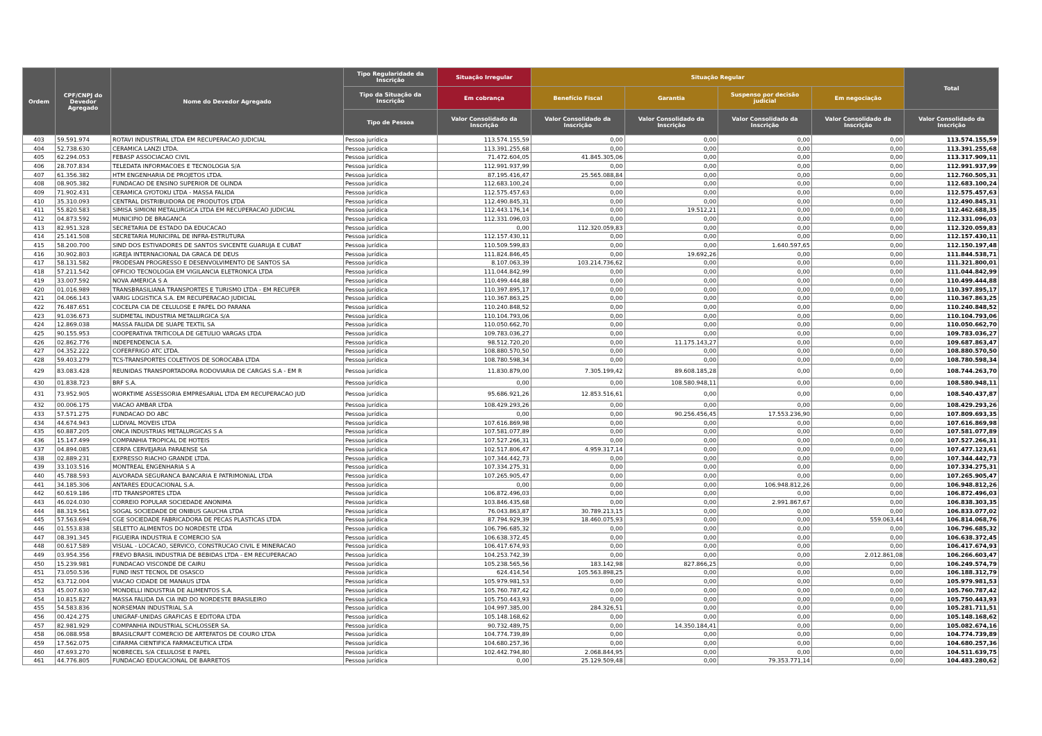| Ordem | CPF/CNPJ do Devedor Agregado | Nome do Devedor Agregado | Tipo Regularidade da Inscrição | Situação Irregular | Situação Regular | | | | Total |
| --- | --- | --- | --- | --- | --- | --- | --- | --- | --- |
| | | | Tipo da Situação da Inscrição | Em cobrança | Benefício Fiscal | Garantia | Suspenso por decisão judicial | Em negociação | |
| | | | Tipo de Pessoa | Valor Consolidado da Inscrição | Valor Consolidado da Inscrição | Valor Consolidado da Inscrição | Valor Consolidado da Inscrição | Valor Consolidado da Inscrição | Valor Consolidado da Inscrição |
| 403 | 59.591.974 | ROTAVI INDUSTRIAL LTDA EM RECUPERACAO JUDICIAL | Pessoa jurídica | 113.574.155,59 | 0,00 | 0,00 | 0,00 | 0,00 | 113.574.155,59 |
| 404 | 52.738.630 | CERAMICA LANZI LTDA. | Pessoa jurídica | 113.391.255,68 | 0,00 | 0,00 | 0,00 | 0,00 | 113.391.255,68 |
| 405 | 62.294.053 | FEBASP ASSOCIACAO CIVIL | Pessoa jurídica | 71.472.604,05 | 41.845.305,06 | 0,00 | 0,00 | 0,00 | 113.317.909,11 |
| 406 | 28.707.834 | TELEDATA INFORMACOES E TECNOLOGIA S/A | Pessoa jurídica | 112.991.937,99 | 0,00 | 0,00 | 0,00 | 0,00 | 112.991.937,99 |
| 407 | 61.356.382 | HTM ENGENHARIA DE PROJETOS LTDA. | Pessoa jurídica | 87.195.416,47 | 25.565.088,84 | 0,00 | 0,00 | 0,00 | 112.760.505,31 |
| 408 | 08.905.382 | FUNDACAO DE ENSINO SUPERIOR DE OLINDA | Pessoa jurídica | 112.683.100,24 | 0,00 | 0,00 | 0,00 | 0,00 | 112.683.100,24 |
| 409 | 71.902.431 | CERAMICA GYOTOKU LTDA - MASSA FALIDA | Pessoa jurídica | 112.575.457,63 | 0,00 | 0,00 | 0,00 | 0,00 | 112.575.457,63 |
| 410 | 35.310.093 | CENTRAL DISTRIBUIDORA DE PRODUTOS LTDA | Pessoa jurídica | 112.490.845,31 | 0,00 | 0,00 | 0,00 | 0,00 | 112.490.845,31 |
| 411 | 55.820.583 | SIMISA SIMIONI METALURGICA LTDA EM RECUPERACAO JUDICIAL | Pessoa jurídica | 112.443.176,14 | 0,00 | 19.512,21 | 0,00 | 0,00 | 112.462.688,35 |
| 412 | 04.873.592 | MUNICIPIO DE BRAGANCA | Pessoa jurídica | 112.331.096,03 | 0,00 | 0,00 | 0,00 | 0,00 | 112.331.096,03 |
| 413 | 82.951.328 | SECRETARIA DE ESTADO DA EDUCACAO | Pessoa jurídica | 0,00 | 112.320.059,83 | 0,00 | 0,00 | 0,00 | 112.320.059,83 |
| 414 | 25.141.508 | SECRETARIA MUNICIPAL DE INFRA-ESTRUTURA | Pessoa jurídica | 112.157.430,11 | 0,00 | 0,00 | 0,00 | 0,00 | 112.157.430,11 |
| 415 | 58.200.700 | SIND DOS ESTIVADORES DE SANTOS SVICENTE GUARUJA E CUBAT | Pessoa jurídica | 110.509.599,83 | 0,00 | 0,00 | 1.640.597,65 | 0,00 | 112.150.197,48 |
| 416 | 30.902.803 | IGREJA INTERNACIONAL DA GRACA DE DEUS | Pessoa jurídica | 111.824.846,45 | 0,00 | 19.692,26 | 0,00 | 0,00 | 111.844.538,71 |
| 417 | 58.131.582 | PRODESAN PROGRESSO E DESENVOLVIMENTO DE SANTOS SA | Pessoa jurídica | 8.107.063,39 | 103.214.736,62 | 0,00 | 0,00 | 0,00 | 111.321.800,01 |
| 418 | 57.211.542 | OFFICIO TECNOLOGIA EM VIGILANCIA ELETRONICA LTDA | Pessoa jurídica | 111.044.842,99 | 0,00 | 0,00 | 0,00 | 0,00 | 111.044.842,99 |
| 419 | 33.007.592 | NOVA AMERICA S A | Pessoa jurídica | 110.499.444,88 | 0,00 | 0,00 | 0,00 | 0,00 | 110.499.444,88 |
| 420 | 01.016.989 | TRANSBRASILIANA TRANSPORTES E TURISMO LTDA - EM RECUPER | Pessoa jurídica | 110.397.895,17 | 0,00 | 0,00 | 0,00 | 0,00 | 110.397.895,17 |
| 421 | 04.066.143 | VARIG LOGISTICA S.A. EM RECUPERACAO JUDICIAL | Pessoa jurídica | 110.367.863,25 | 0,00 | 0,00 | 0,00 | 0,00 | 110.367.863,25 |
| 422 | 76.487.651 | COCELPA CIA DE CELULOSE E PAPEL DO PARANA | Pessoa jurídica | 110.240.848,52 | 0,00 | 0,00 | 0,00 | 0,00 | 110.240.848,52 |
| 423 | 91.036.673 | SUDMETAL INDUSTRIA METALURGICA S/A | Pessoa jurídica | 110.104.793,06 | 0,00 | 0,00 | 0,00 | 0,00 | 110.104.793,06 |
| 424 | 12.869.038 | MASSA FALIDA DE SUAPE TEXTIL SA | Pessoa jurídica | 110.050.662,70 | 0,00 | 0,00 | 0,00 | 0,00 | 110.050.662,70 |
| 425 | 90.155.953 | COOPERATIVA TRITICOLA DE GETULIO VARGAS LTDA | Pessoa jurídica | 109.783.036,27 | 0,00 | 0,00 | 0,00 | 0,00 | 109.783.036,27 |
| 426 | 02.862.776 | INDEPENDENCIA S.A. | Pessoa jurídica | 98.512.720,20 | 0,00 | 11.175.143,27 | 0,00 | 0,00 | 109.687.863,47 |
| 427 | 04.352.222 | COFERFRIGO ATC LTDA. | Pessoa jurídica | 108.880.570,50 | 0,00 | 0,00 | 0,00 | 0,00 | 108.880.570,50 |
| 428 | 59.403.279 | TCS-TRANSPORTES COLETIVOS DE SOROCABA LTDA | Pessoa jurídica | 108.780.598,34 | 0,00 | 0,00 | 0,00 | 0,00 | 108.780.598,34 |
| 429 | 83.083.428 | REUNIDAS TRANSPORTADORA RODOVIARIA DE CARGAS S.A - EM R | Pessoa jurídica | 11.830.879,00 | 7.305.199,42 | 89.608.185,28 | 0,00 | 0,00 | 108.744.263,70 |
| 430 | 01.838.723 | BRF S.A. | Pessoa jurídica | 0,00 | 0,00 | 108.580.948,11 | 0,00 | 0,00 | 108.580.948,11 |
| 431 | 73.952.905 | WORKTIME ASSESSORIA EMPRESARIAL LTDA EM RECUPERACAO JUD | Pessoa jurídica | 95.686.921,26 | 12.853.516,61 | 0,00 | 0,00 | 0,00 | 108.540.437,87 |
| 432 | 00.006.175 | VIACAO AMBAR LTDA | Pessoa jurídica | 108.429.293,26 | 0,00 | 0,00 | 0,00 | 0,00 | 108.429.293,26 |
| 433 | 57.571.275 | FUNDACAO DO ABC | Pessoa jurídica | 0,00 | 0,00 | 90.256.456,45 | 17.553.236,90 | 0,00 | 107.809.693,35 |
| 434 | 44.674.943 | LUDIVAL MOVEIS LTDA | Pessoa jurídica | 107.616.869,98 | 0,00 | 0,00 | 0,00 | 0,00 | 107.616.869,98 |
| 435 | 60.887.205 | ONCA INDUSTRIAS METALURGICAS S A | Pessoa jurídica | 107.581.077,89 | 0,00 | 0,00 | 0,00 | 0,00 | 107.581.077,89 |
| 436 | 15.147.499 | COMPANHIA TROPICAL DE HOTEIS | Pessoa jurídica | 107.527.266,31 | 0,00 | 0,00 | 0,00 | 0,00 | 107.527.266,31 |
| 437 | 04.894.085 | CERPA CERVEJARIA PARAENSE SA | Pessoa jurídica | 102.517.806,47 | 4.959.317,14 | 0,00 | 0,00 | 0,00 | 107.477.123,61 |
| 438 | 02.889.231 | EXPRESSO RIACHO GRANDE LTDA. | Pessoa jurídica | 107.344.442,73 | 0,00 | 0,00 | 0,00 | 0,00 | 107.344.442,73 |
| 439 | 33.103.516 | MONTREAL ENGENHARIA S A | Pessoa jurídica | 107.334.275,31 | 0,00 | 0,00 | 0,00 | 0,00 | 107.334.275,31 |
| 440 | 45.788.593 | ALVORADA SEGURANCA BANCARIA E PATRIMONIAL LTDA | Pessoa jurídica | 107.265.905,47 | 0,00 | 0,00 | 0,00 | 0,00 | 107.265.905,47 |
| 441 | 34.185.306 | ANTARES EDUCACIONAL S.A. | Pessoa jurídica | 0,00 | 0,00 | 0,00 | 106.948.812,26 | 0,00 | 106.948.812,26 |
| 442 | 60.619.186 | ITD TRANSPORTES LTDA | Pessoa jurídica | 106.872.496,03 | 0,00 | 0,00 | 0,00 | 0,00 | 106.872.496,03 |
| 443 | 46.024.030 | CORREIO POPULAR SOCIEDADE ANONIMA | Pessoa jurídica | 103.846.435,68 | 0,00 | 0,00 | 2.991.867,67 | 0,00 | 106.838.303,35 |
| 444 | 88.319.561 | SOGAL SOCIEDADE DE ONIBUS GAUCHA LTDA | Pessoa jurídica | 76.043.863,87 | 30.789.213,15 | 0,00 | 0,00 | 0,00 | 106.833.077,02 |
| 445 | 57.563.694 | CGE SOCIEDADE FABRICADORA DE PECAS PLASTICAS LTDA | Pessoa jurídica | 87.794.929,39 | 18.460.075,93 | 0,00 | 0,00 | 559.063,44 | 106.814.068,76 |
| 446 | 01.553.838 | SELETTO ALIMENTOS DO NORDESTE LTDA | Pessoa jurídica | 106.796.685,32 | 0,00 | 0,00 | 0,00 | 0,00 | 106.796.685,32 |
| 447 | 08.391.345 | FIGUEIRA INDUSTRIA E COMERCIO S/A | Pessoa jurídica | 106.638.372,45 | 0,00 | 0,00 | 0,00 | 0,00 | 106.638.372,45 |
| 448 | 00.617.589 | VISUAL - LOCACAO, SERVICO, CONSTRUCAO CIVIL E MINERACAO | Pessoa jurídica | 106.417.674,93 | 0,00 | 0,00 | 0,00 | 0,00 | 106.417.674,93 |
| 449 | 03.954.356 | FREVO BRASIL INDUSTRIA DE BEBIDAS LTDA - EM RECUPERACAO | Pessoa jurídica | 104.253.742,39 | 0,00 | 0,00 | 0,00 | 2.012.861,08 | 106.266.603,47 |
| 450 | 15.239.981 | FUNDACAO VISCONDE DE CAIRU | Pessoa jurídica | 105.238.565,56 | 183.142,98 | 827.866,25 | 0,00 | 0,00 | 106.249.574,79 |
| 451 | 73.050.536 | FUND INST TECNOL DE OSASCO | Pessoa jurídica | 624.414,54 | 105.563.898,25 | 0,00 | 0,00 | 0,00 | 106.188.312,79 |
| 452 | 63.712.004 | VIACAO CIDADE DE MANAUS LTDA | Pessoa jurídica | 105.979.981,53 | 0,00 | 0,00 | 0,00 | 0,00 | 105.979.981,53 |
| 453 | 45.007.630 | MONDELLI INDUSTRIA DE ALIMENTOS S.A. | Pessoa jurídica | 105.760.787,42 | 0,00 | 0,00 | 0,00 | 0,00 | 105.760.787,42 |
| 454 | 10.815.827 | MASSA FALIDA DA CIA IND DO NORDESTE BRASILEIRO | Pessoa jurídica | 105.750.443,93 | 0,00 | 0,00 | 0,00 | 0,00 | 105.750.443,93 |
| 455 | 54.583.836 | NORSEMAN INDUSTRIAL S.A | Pessoa jurídica | 104.997.385,00 | 284.326,51 | 0,00 | 0,00 | 0,00 | 105.281.711,51 |
| 456 | 00.424.275 | UNIGRAF-UNIDAS GRAFICAS E EDITORA LTDA | Pessoa jurídica | 105.148.168,62 | 0,00 | 0,00 | 0,00 | 0,00 | 105.148.168,62 |
| 457 | 82.981.929 | COMPANHIA INDUSTRIAL SCHLOSSER SA. | Pessoa jurídica | 90.732.489,75 | 0,00 | 14.350.184,41 | 0,00 | 0,00 | 105.082.674,16 |
| 458 | 06.088.958 | BRASILCRAFT COMERCIO DE ARTEFATOS DE COURO LTDA | Pessoa jurídica | 104.774.739,89 | 0,00 | 0,00 | 0,00 | 0,00 | 104.774.739,89 |
| 459 | 17.562.075 | CIFARMA CIENTIFICA FARMACEUTICA LTDA | Pessoa jurídica | 104.680.257,36 | 0,00 | 0,00 | 0,00 | 0,00 | 104.680.257,36 |
| 460 | 47.693.270 | NOBRECEL S/A CELULOSE E PAPEL | Pessoa jurídica | 102.442.794,80 | 2.068.844,95 | 0,00 | 0,00 | 0,00 | 104.511.639,75 |
| 461 | 44.776.805 | FUNDACAO EDUCACIONAL DE BARRETOS | Pessoa jurídica | 0,00 | 25.129.509,48 | 0,00 | 79.353.771,14 | 0,00 | 104.483.280,62 |